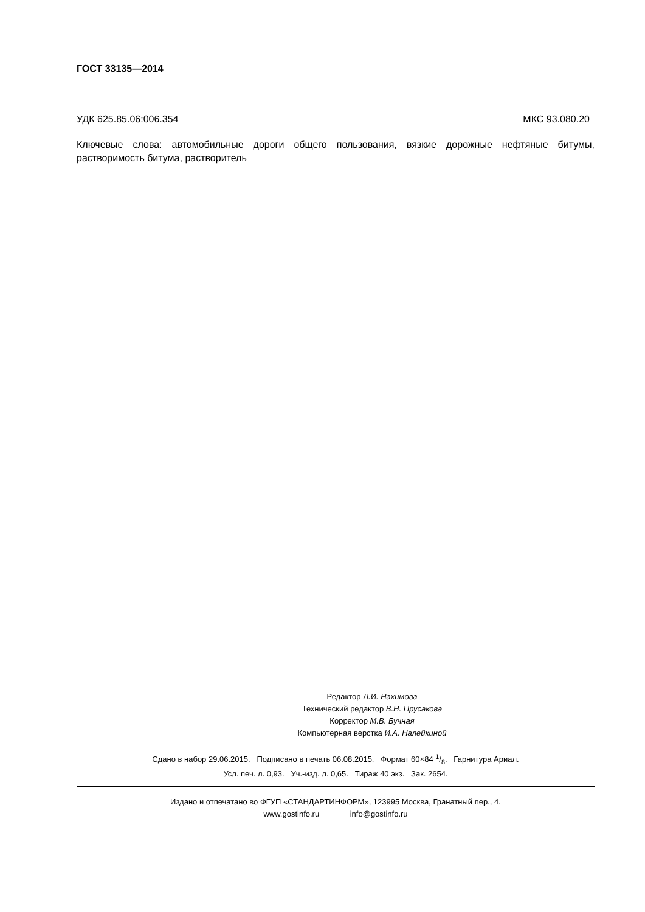ГОСТ 33135—2014
УДК 625.85.06:006.354 МКС 93.080.20
Ключевые слова: автомобильные дороги общего пользования, вязкие дорожные нефтяные битумы, растворимость битума, растворитель
Редактор Л.И. Нахимова
Технический редактор В.Н. Прусакова
Корректор М.В. Бучная
Компьютерная верстка И.А. Налейкиной
Сдано в набор 29.06.2015. Подписано в печать 06.08.2015. Формат 60×84 1/8. Гарнитура Ариал.
Усл. печ. л. 0,93. Уч.-изд. л. 0,65. Тираж 40 экз. Зак. 2654.
Издано и отпечатано во ФГУП «СТАНДАРТИНФОРМ», 123995 Москва, Гранатный пер., 4.
www.gostinfo.ru info@gostinfo.ru